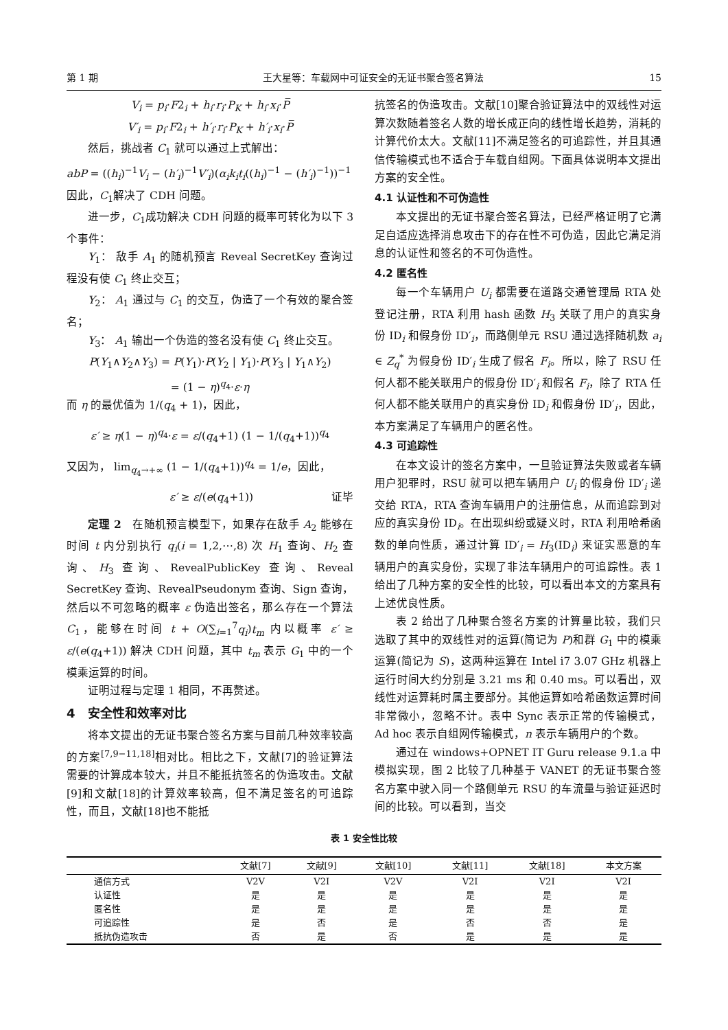第 1 期 王大星等：车载网中可证安全的无证书聚合签名算法 15
V<sub>i</sub> = p<sub>i</sub>·F2<sub>i</sub> + h<sub>i</sub>·r<sub>i</sub>·P<sub>K</sub> + h<sub>i</sub>·x<sub>i</sub>·P̅
V′<sub>i</sub> = p<sub>i</sub>·F2<sub>i</sub> + h′<sub>i</sub>·r<sub>i</sub>·P<sub>K</sub> + h′<sub>i</sub>·x<sub>i</sub>·P̅
然后，挑战者 C<sub>1</sub> 就可以通过上式解出：
abP = ((h<sub>i</sub>)<sup>−1</sup>V<sub>i</sub> − (h′<sub>i</sub>)<sup>−1</sup>V′<sub>i</sub>)(α<sub>i</sub>k<sub>i</sub>t<sub>i</sub>((h<sub>i</sub>)<sup>−1</sup> − (h′<sub>i</sub>)<sup>−1</sup>))<sup>−1</sup>
因此，C<sub>1</sub>解决了 CDH 问题。
进一步，C<sub>1</sub>成功解决 CDH 问题的概率可转化为以下 3 个事件：
Y<sub>1</sub>： 敌手 A<sub>1</sub> 的随机预言 Reveal SecretKey 查询过程没有使 C<sub>1</sub> 终止交互；
Y<sub>2</sub>： A<sub>1</sub> 通过与 C<sub>1</sub> 的交互，伪造了一个有效的聚合签名；
Y<sub>3</sub>： A<sub>1</sub> 输出一个伪造的签名没有使 C<sub>1</sub> 终止交互。
P(Y<sub>1</sub>∧Y<sub>2</sub>∧Y<sub>3</sub>) = P(Y<sub>1</sub>)·P(Y<sub>2</sub> | Y<sub>1</sub>)·P(Y<sub>3</sub> | Y<sub>1</sub>∧Y<sub>2</sub>)
= (1 − η)<sup>q<sub>4</sub></sup>·ε·η
而 η 的最优值为 1/(q<sub>4</sub> + 1)，因此，
ε′ ≥ η(1 − η)<sup>q<sub>4</sub></sup>·ε = ε/(q<sub>4</sub>+1) (1 − 1/(q<sub>4</sub>+1))<sup>q<sub>4</sub></sup>
又因为， lim<sub>q<sub>4</sub>→+∞</sub> (1 − 1/(q<sub>4</sub>+1))<sup>q<sub>4</sub></sup> = 1/e，因此，
ε′ ≥ ε/(e(q<sub>4</sub>+1)) 证毕
定理 2　在随机预言模型下，如果存在敌手 A<sub>2</sub> 能够在时间 t 内分别执行 q<sub>i</sub>(i = 1,2,⋯,8) 次 H<sub>1</sub> 查询、H<sub>2</sub> 查询、H<sub>3</sub> 查询、RevealPublicKey 查询、Reveal SecretKey 查询、RevealPseudonym 查询、Sign 查询，然后以不可忽略的概率 ε 伪造出签名，那么存在一个算法 C<sub>1</sub>，能够在时间 t + O(∑<sub>i=1</sub><sup>7</sup>q<sub>i</sub>)t<sub>m</sub> 内以概率 ε′ ≥ ε/(e(q<sub>4</sub>+1)) 解决 CDH 问题，其中 t<sub>m</sub> 表示 G<sub>1</sub> 中的一个模乘运算的时间。
证明过程与定理 1 相同，不再赘述。
4　安全性和效率对比
将本文提出的无证书聚合签名方案与目前几种效率较高的方案<sup>[7,9−11,18]</sup>相对比。相比之下，文献[7]的验证算法需要的计算成本较大，并且不能抵抗签名的伪造攻击。文献[9]和文献[18]的计算效率较高，但不满足签名的可追踪性，而且，文献[18]也不能抵
抗签名的伪造攻击。文献[10]聚合验证算法中的双线性对运算次数随着签名人数的增长成正向的线性增长趋势，消耗的计算代价太大。文献[11]不满足签名的可追踪性，并且其通信传输模式也不适合于车载自组网。下面具体说明本文提出方案的安全性。
4.1 认证性和不可伪造性
本文提出的无证书聚合签名算法，已经严格证明了它满足自适应选择消息攻击下的存在性不可伪造，因此它满足消息的认证性和签名的不可伪造性。
4.2 匿名性
每一个车辆用户 U<sub>i</sub> 都需要在道路交通管理局 RTA 处登记注册，RTA 利用 hash 函数 H<sub>3</sub> 关联了用户的真实身份 ID<sub>i</sub> 和假身份 ID′<sub>i</sub>，而路侧单元 RSU 通过选择随机数 a<sub>i</sub> ∈ Z<sub>q</sub><sup>*</sup> 为假身份 ID′<sub>i</sub> 生成了假名 F<sub>i</sub>。所以，除了 RSU 任何人都不能关联用户的假身份 ID′<sub>i</sub> 和假名 F<sub>i</sub>，除了 RTA 任何人都不能关联用户的真实身份 ID<sub>i</sub> 和假身份 ID′<sub>i</sub>，因此，本方案满足了车辆用户的匿名性。
4.3 可追踪性
在本文设计的签名方案中，一旦验证算法失败或者车辆用户犯罪时，RSU 就可以把车辆用户 U<sub>i</sub> 的假身份 ID′<sub>i</sub> 递交给 RTA，RTA 查询车辆用户的注册信息，从而追踪到对应的真实身份 ID<sub>i</sub>。在出现纠纷或疑义时，RTA 利用哈希函数的单向性质，通过计算 ID′<sub>i</sub> = H<sub>3</sub>(ID<sub>i</sub>) 来证实恶意的车辆用户的真实身份，实现了非法车辆用户的可追踪性。表 1 给出了几种方案的安全性的比较，可以看出本文的方案具有上述优良性质。
表 2 给出了几种聚合签名方案的计算量比较，我们只选取了其中的双线性对的运算(简记为 P)和群 G<sub>1</sub> 中的模乘运算(简记为 S)，这两种运算在 Intel i7 3.07 GHz 机器上运行时间大约分别是 3.21 ms 和 0.40 ms。可以看出，双线性对运算耗时属主要部分。其他运算如哈希函数运算时间非常微小，忽略不计。表中 Sync 表示正常的传输模式，Ad hoc 表示自组网传输模式，n 表示车辆用户的个数。
通过在 windows+OPNET IT Guru release 9.1.a 中模拟实现，图 2 比较了几种基于 VANET 的无证书聚合签名方案中驶入同一个路侧单元 RSU 的车流量与验证延迟时间的比较。可以看到，当交
表 1 安全性比较
| | 文献[7] | 文献[9] | 文献[10] | 文献[11] | 文献[18] | 本文方案 |
| --- | --- | --- | --- | --- | --- | --- |
| 通信方式 | V2V | V2I | V2V | V2I | V2I | V2I |
| 认证性 | 是 | 是 | 是 | 是 | 是 | 是 |
| 匿名性 | 是 | 是 | 是 | 是 | 是 | 是 |
| 可追踪性 | 是 | 否 | 是 | 否 | 否 | 是 |
| 抵抗伪造攻击 | 否 | 是 | 否 | 是 | 是 | 是 |